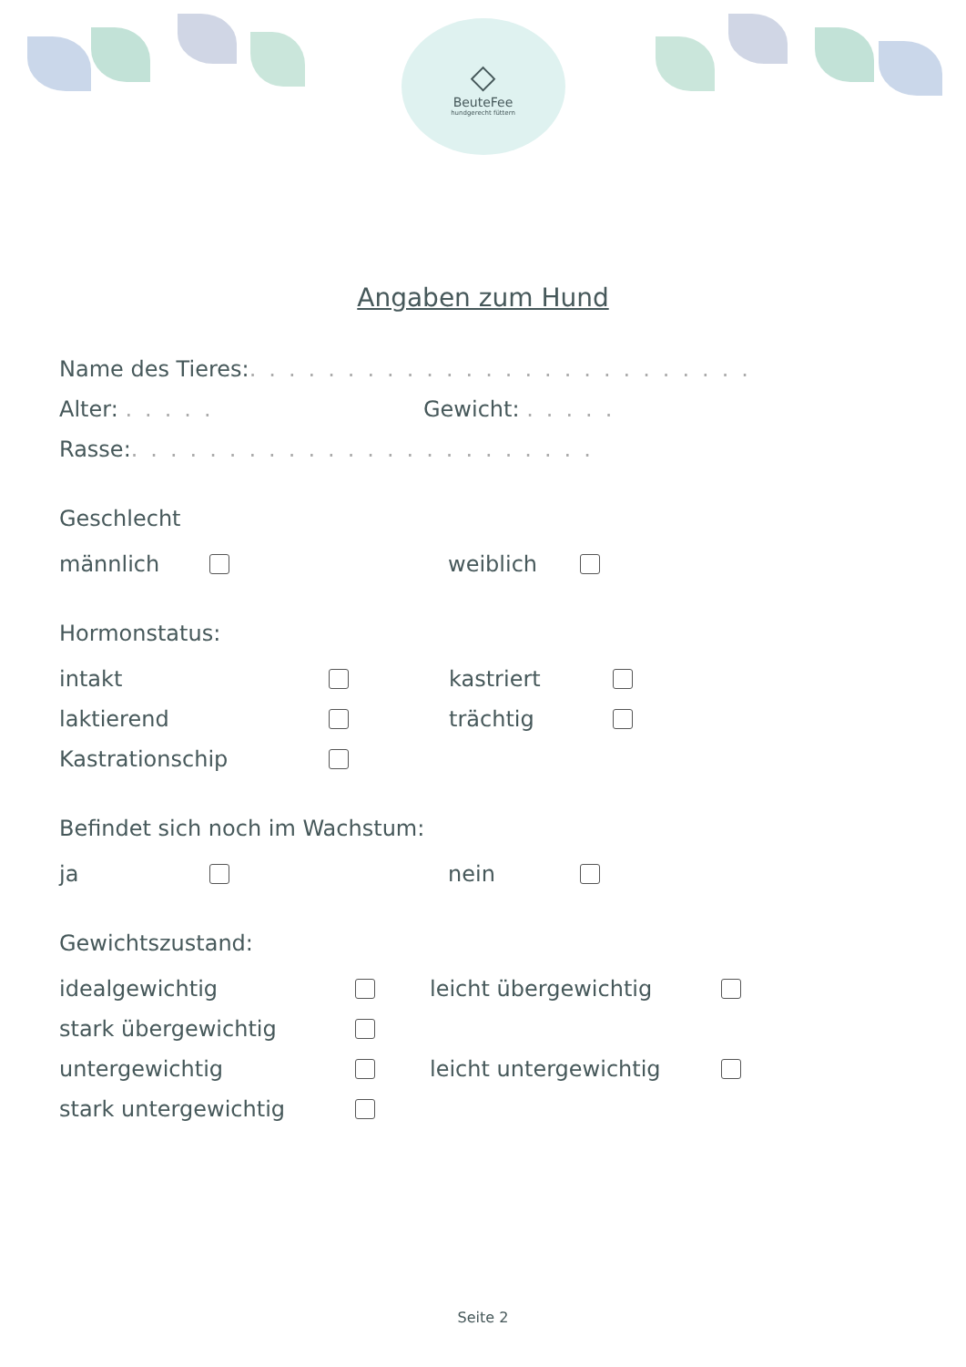◇
BeuteFee
hundgerecht füttern
Angaben zum Hund
Name des Tieres: ..........................
Alter: ..... Gewicht: .....
Rasse: ........................
Geschlecht
männlich weiblich
Hormonstatus:
intakt kastriert
laktierend trächtig
Kastrationschip
Befindet sich noch im Wachstum:
ja nein
Gewichtszustand:
idealgewichtig leicht übergewichtig
stark übergewichtig
untergewichtig leicht untergewichtig
stark untergewichtig
Seite 2